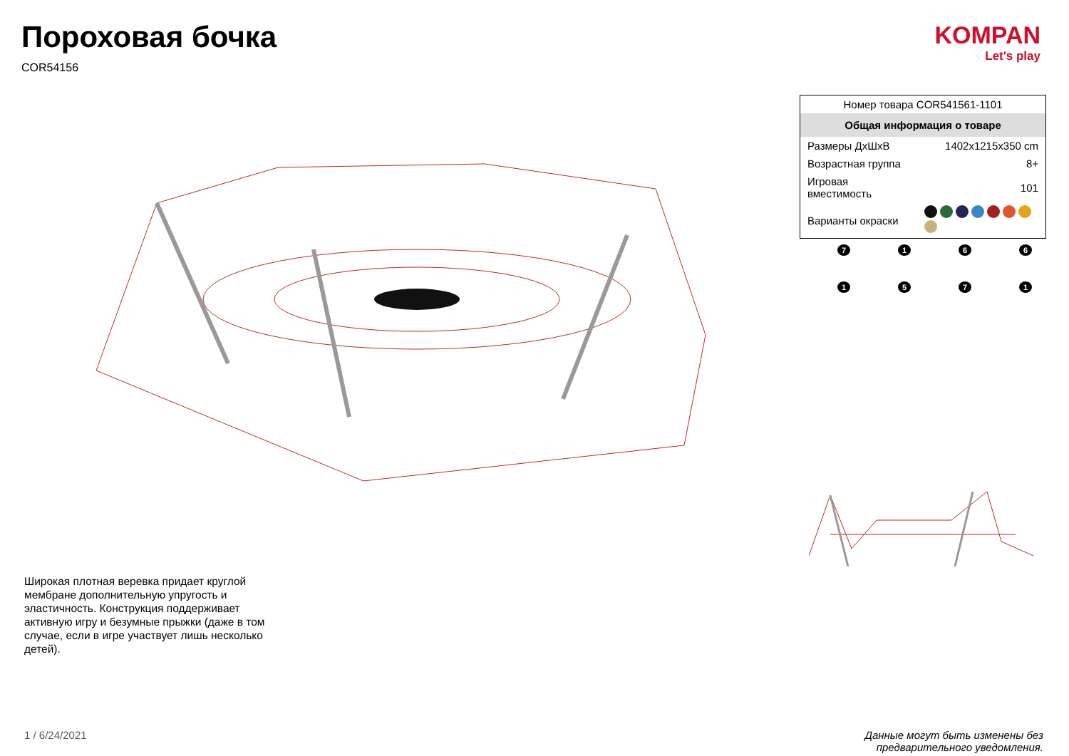Пороховая бочка
COR54156
KOMPAN
Let's play
| Номер товара COR541561-1101 | |
| Общая информация о товаре | |
| Размеры ДхШхВ | 1402x1215x350 cm |
| Возрастная группа | 8+ |
| Игровая вместимость | 101 |
| Варианты окраски | |
7
1
6
6
1
5
7
1
Широкая плотная веревка придает круглой мембране дополнительную упругость и эластичность. Конструкция поддерживает активную игру и безумные прыжки (даже в том случае, если в игре участвует лишь несколько детей).
1 / 6/24/2021
Данные могут быть изменены без
предварительного уведомления.